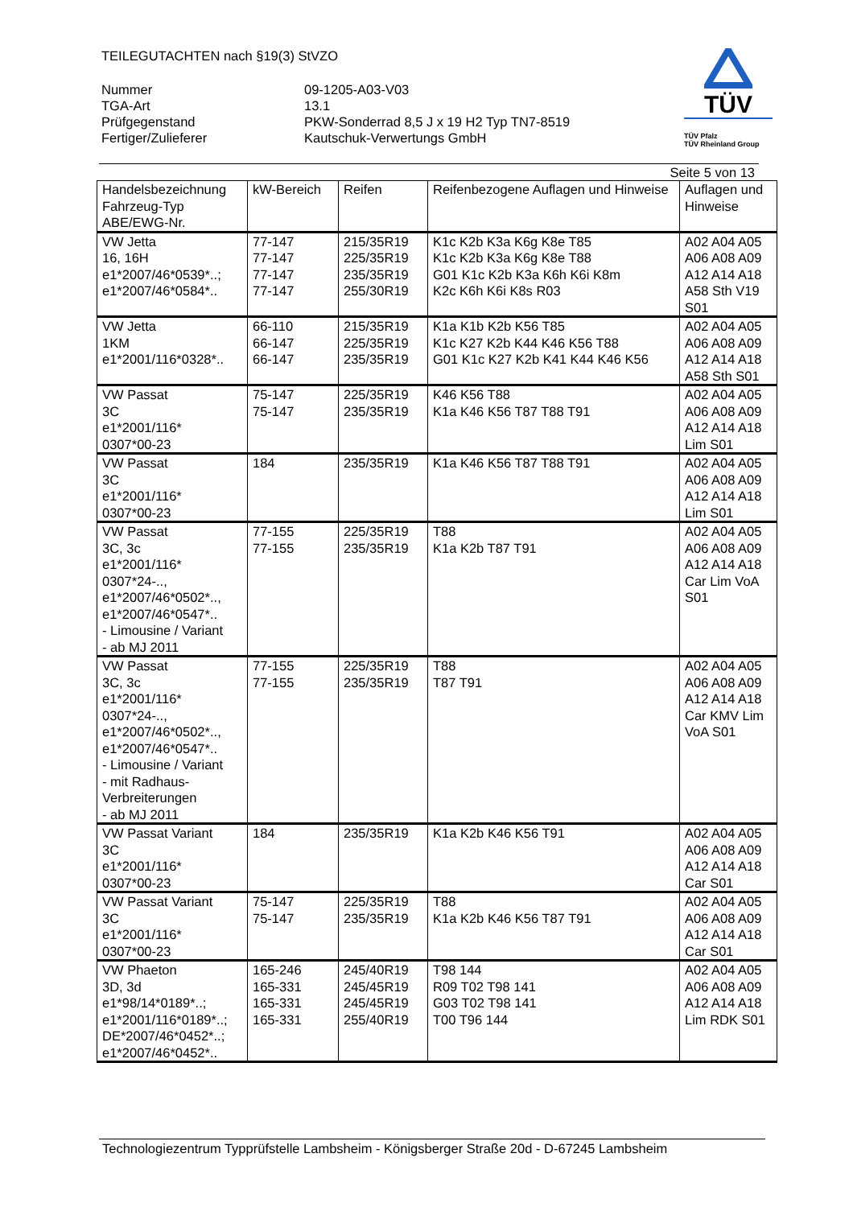TÜV
TÜV Pfalz
TÜV Rheinland Group
TEILEGUTACHTEN nach §19(3) StVZO
Nummer
09-1205-A03-V03
TGA-Art
13.1
Prüfgegenstand
PKW-Sonderrad 8,5 J x 19 H2 Typ TN7-8519
Fertiger/Zulieferer
Kautschuk-Verwertungs GmbH
Seite 5 von 13
| Handelsbezeichnung Fahrzeug-Typ ABE/EWG-Nr. | kW-Bereich | Reifen | Reifenbezogene Auflagen und Hinweise | Auflagen und Hinweise |
| --- | --- | --- | --- | --- |
| VW Jetta 16, 16H e1*2007/46*0539*..; e1*2007/46*0584*.. | 77-147 77-147 77-147 77-147 | 215/35R19 225/35R19 235/35R19 255/30R19 | K1c K2b K3a K6g K8e T85 K1c K2b K3a K6g K8e T88 G01 K1c K2b K3a K6h K6i K8m K2c K6h K6i K8s R03 | A02 A04 A05 A06 A08 A09 A12 A14 A18 A58 Sth V19 S01 |
| VW Jetta 1KM e1*2001/116*0328*.. | 66-110 66-147 66-147 | 215/35R19 225/35R19 235/35R19 | K1a K1b K2b K56 T85 K1c K27 K2b K44 K46 K56 T88 G01 K1c K27 K2b K41 K44 K46 K56 | A02 A04 A05 A06 A08 A09 A12 A14 A18 A58 Sth S01 |
| VW Passat 3C e1*2001/116* 0307*00-23 | 75-147 75-147 | 225/35R19 235/35R19 | K46 K56 T88 K1a K46 K56 T87 T88 T91 | A02 A04 A05 A06 A08 A09 A12 A14 A18 Lim S01 |
| VW Passat 3C e1*2001/116* 0307*00-23 | 184 | 235/35R19 | K1a K46 K56 T87 T88 T91 | A02 A04 A05 A06 A08 A09 A12 A14 A18 Lim S01 |
| VW Passat 3C, 3c e1*2001/116* 0307*24-.., e1*2007/46*0502*.., e1*2007/46*0547*.. - Limousine / Variant - ab MJ 2011 | 77-155 77-155 | 225/35R19 235/35R19 | T88 K1a K2b T87 T91 | A02 A04 A05 A06 A08 A09 A12 A14 A18 Car Lim VoA S01 |
| VW Passat 3C, 3c e1*2001/116* 0307*24-.., e1*2007/46*0502*.., e1*2007/46*0547*.. - Limousine / Variant - mit Radhaus-Verbreiterungen - ab MJ 2011 | 77-155 77-155 | 225/35R19 235/35R19 | T88 T87 T91 | A02 A04 A05 A06 A08 A09 A12 A14 A18 Car KMV Lim VoA S01 |
| VW Passat Variant 3C e1*2001/116* 0307*00-23 | 184 | 235/35R19 | K1a K2b K46 K56 T91 | A02 A04 A05 A06 A08 A09 A12 A14 A18 Car S01 |
| VW Passat Variant 3C e1*2001/116* 0307*00-23 | 75-147 75-147 | 225/35R19 235/35R19 | T88 K1a K2b K46 K56 T87 T91 | A02 A04 A05 A06 A08 A09 A12 A14 A18 Car S01 |
| VW Phaeton 3D, 3d e1*98/14*0189*..; e1*2001/116*0189*..; DE*2007/46*0452*..; e1*2007/46*0452*.. | 165-246 165-331 165-331 165-331 | 245/40R19 245/45R19 245/45R19 255/40R19 | T98 144 R09 T02 T98 141 G03 T02 T98 141 T00 T96 144 | A02 A04 A05 A06 A08 A09 A12 A14 A18 Lim RDK S01 |
Technologiezentrum Typprüfstelle Lambsheim - Königsberger Straße 20d - D-67245 Lambsheim